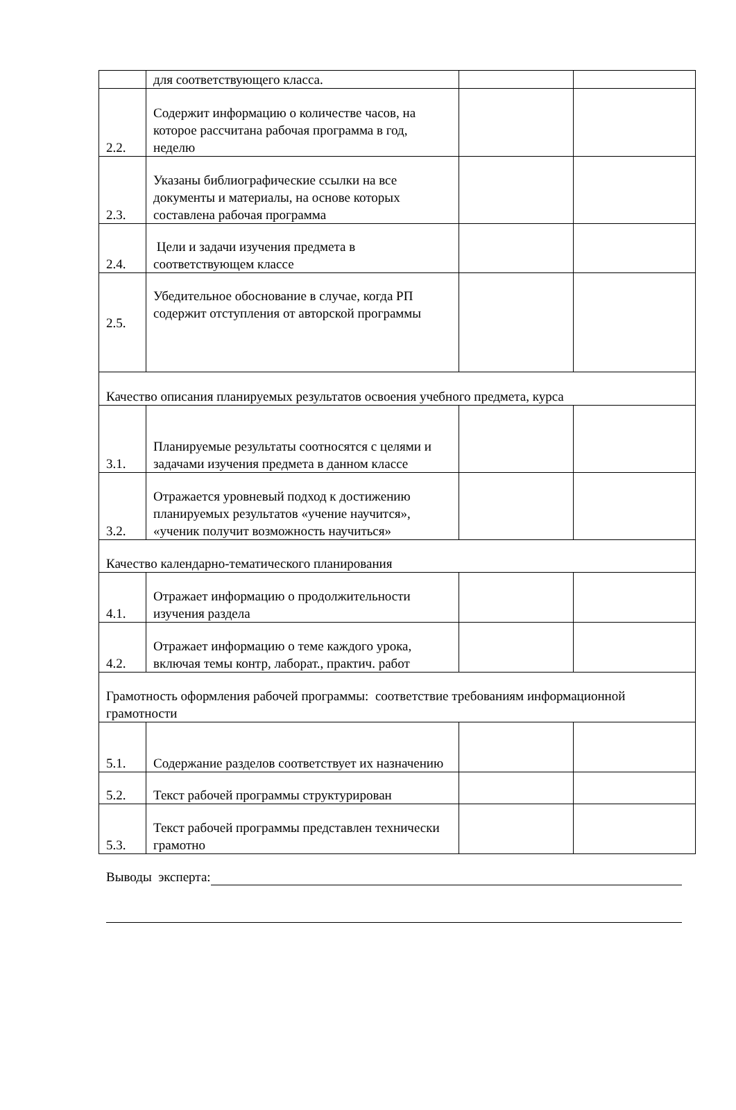| | для соответствующего класса. | | |
| 2.2. | Содержит информацию о количестве часов, на которое рассчитана рабочая программа в год, неделю | | |
| 2.3. | Указаны библиографические ссылки на все документы и материалы, на основе которых составлена рабочая программа | | |
| 2.4. | Цели и задачи изучения предмета в соответствующем классе | | |
| 2.5. | Убедительное обоснование в случае, когда РП содержит отступления от авторской программы | | |
| Качество описания планируемых результатов освоения учебного предмета, курса | | | |
| 3.1. | Планируемые результаты соотносятся с целями и задачами изучения предмета в данном классе | | |
| 3.2. | Отражается уровневый подход к достижению планируемых результатов «учение научится», «ученик получит возможность научиться» | | |
| Качество календарно-тематического планирования | | | |
| 4.1. | Отражает информацию о продолжительности изучения раздела | | |
| 4.2. | Отражает информацию о теме каждого урока, включая темы контр, лаборат., практич. работ | | |
| Грамотность оформления рабочей программы: соответствие требованиям информационной грамотности | | | |
| 5.1. | Содержание разделов соответствует их назначению | | |
| 5.2. | Текст рабочей программы структурирован | | |
| 5.3. | Текст рабочей программы представлен технически грамотно | | |
Выводы эксперта: